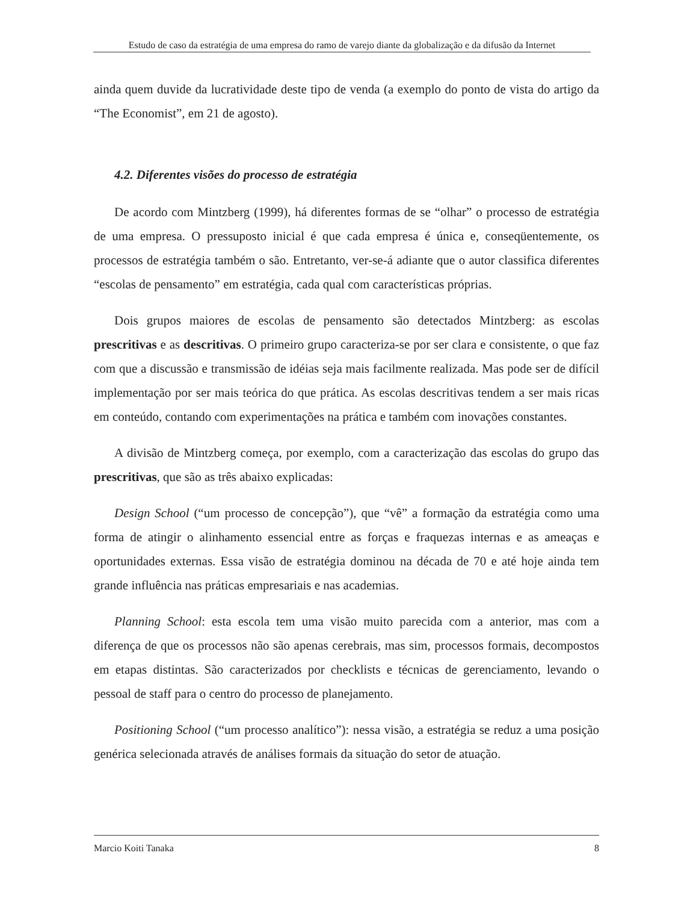Estudo de caso da estratégia de uma empresa do ramo de varejo diante da globalização e da difusão da Internet
ainda quem duvide da lucratividade deste tipo de venda (a exemplo do ponto de vista do artigo da “The Economist”, em 21 de agosto).
4.2. Diferentes visões do processo de estratégia
De acordo com Mintzberg (1999), há diferentes formas de se “olhar” o processo de estratégia de uma empresa. O pressuposto inicial é que cada empresa é única e, conseqüentemente, os processos de estratégia também o são. Entretanto, ver-se-á adiante que o autor classifica diferentes “escolas de pensamento” em estratégia, cada qual com características próprias.
Dois grupos maiores de escolas de pensamento são detectados Mintzberg: as escolas prescritivas e as descritivas. O primeiro grupo caracteriza-se por ser clara e consistente, o que faz com que a discussão e transmissão de idéias seja mais facilmente realizada. Mas pode ser de difícil implementação por ser mais teórica do que prática. As escolas descritivas tendem a ser mais ricas em conteúdo, contando com experimentações na prática e também com inovações constantes.
A divisão de Mintzberg começa, por exemplo, com a caracterização das escolas do grupo das prescritivas, que são as três abaixo explicadas:
Design School (“um processo de concepção”), que “vê” a formação da estratégia como uma forma de atingir o alinhamento essencial entre as forças e fraquezas internas e as ameaças e oportunidades externas. Essa visão de estratégia dominou na década de 70 e até hoje ainda tem grande influência nas práticas empresariais e nas academias.
Planning School: esta escola tem uma visão muito parecida com a anterior, mas com a diferença de que os processos não são apenas cerebrais, mas sim, processos formais, decompostos em etapas distintas. São caracterizados por checklists e técnicas de gerenciamento, levando o pessoal de staff para o centro do processo de planejamento.
Positioning School (“um processo analítico”): nessa visão, a estratégia se reduz a uma posição genérica selecionada através de análises formais da situação do setor de atuação.
Marcio Koiti Tanaka 8